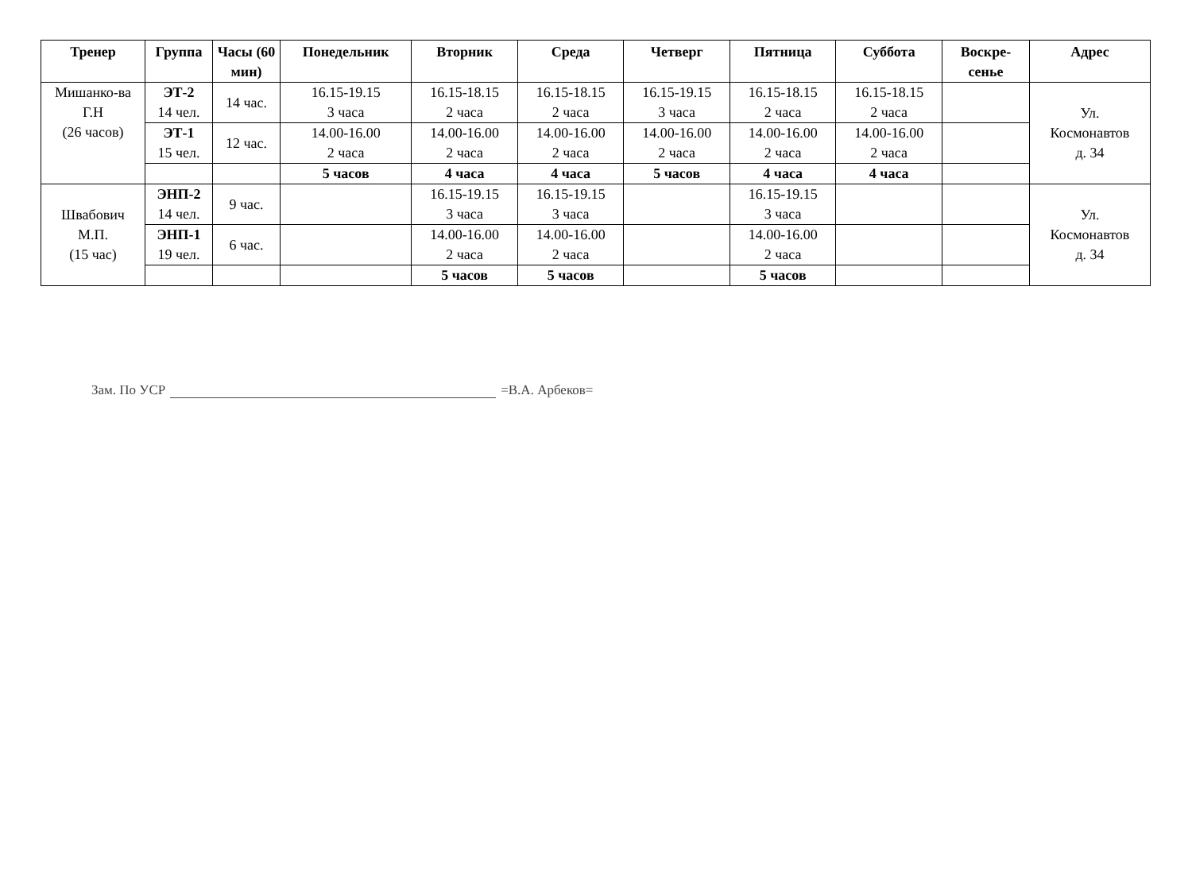| Тренер | Группа | Часы (60 мин) | Понедельник | Вторник | Среда | Четверг | Пятница | Суббота | Воскре-сенье | Адрес |
| --- | --- | --- | --- | --- | --- | --- | --- | --- | --- | --- |
| Мишанко-ва Г.Н (26 часов) | ЭТ-2 14 чел. | 14 час. | 16.15-19.15 3 часа | 16.15-18.15 2 часа | 16.15-18.15 2 часа | 16.15-19.15 3 часа | 16.15-18.15 2 часа | 16.15-18.15 2 часа | | Ул. Космонавтов д. 34 |
| | ЭТ-1 15 чел. | 12 час. | 14.00-16.00 2 часа | 14.00-16.00 2 часа | 14.00-16.00 2 часа | 14.00-16.00 2 часа | 14.00-16.00 2 часа | 14.00-16.00 2 часа | | |
| | | | 5 часов | 4 часа | 4 часа | 5 часов | 4 часа | 4 часа | | |
| Швабович М.П. (15 час) | ЭНП-2 14 чел. | 9 час. | | 16.15-19.15 3 часа | 16.15-19.15 3 часа | | 16.15-19.15 3 часа | | | Ул. Космонавтов д. 34 |
| | ЭНП-1 19 чел. | 6 час. | | 14.00-16.00 2 часа | 14.00-16.00 2 часа | | 14.00-16.00 2 часа | | | |
| | | | | 5 часов | 5 часов | | 5 часов | | | |
Зам. По УСР =В.А. Арбеков=